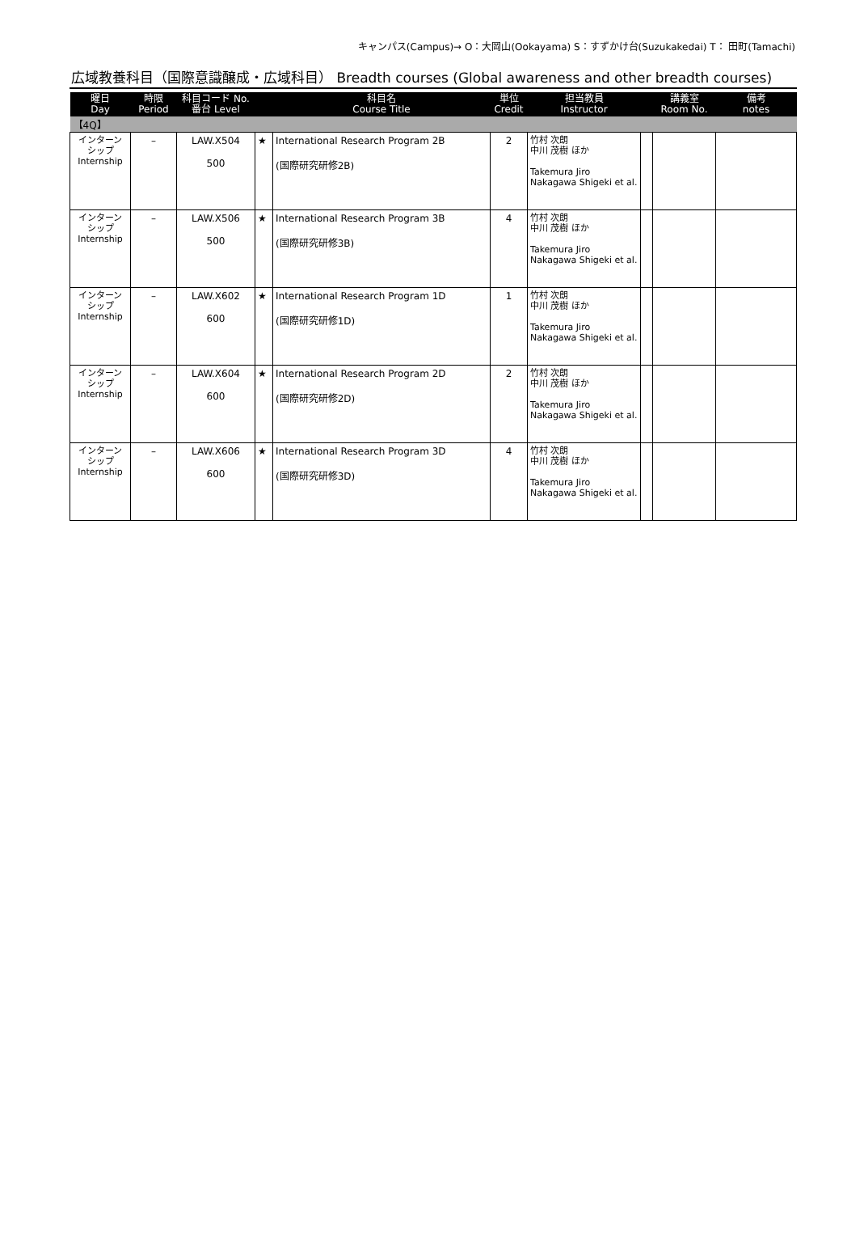キャンパス(Campus)→ O：大岡山(Ookayama) S：すずかけ台(Suzukakedai) T： 田町(Tamachi)
広域教養科目（国際意識醸成・広域科目） Breadth courses (Global awareness and other breadth courses)
| 曜日 Day | 時限 Period | 科目コード No. 番台 Level | | 科目名 Course Title | 単位 Credit | 担当教員 Instructor | | 講義室 Room No. | 備考 notes |
| --- | --- | --- | --- | --- | --- | --- | --- | --- | --- |
| 【4Q】 | | | | | | | | | |
| インターン シップ Internship | – | LAW.X504 500 | ★ | International Research Program 2B (国際研究研修2B) | 2 | 竹村 次朗 中川 茂樹 ほか Takemura Jiro Nakagawa Shigeki et al. | | | |
| インターン シップ Internship | – | LAW.X506 500 | ★ | International Research Program 3B (国際研究研修3B) | 4 | 竹村 次朗 中川 茂樹 ほか Takemura Jiro Nakagawa Shigeki et al. | | | |
| インターン シップ Internship | – | LAW.X602 600 | ★ | International Research Program 1D (国際研究研修1D) | 1 | 竹村 次朗 中川 茂樹 ほか Takemura Jiro Nakagawa Shigeki et al. | | | |
| インターン シップ Internship | – | LAW.X604 600 | ★ | International Research Program 2D (国際研究研修2D) | 2 | 竹村 次朗 中川 茂樹 ほか Takemura Jiro Nakagawa Shigeki et al. | | | |
| インターン シップ Internship | – | LAW.X606 600 | ★ | International Research Program 3D (国際研究研修3D) | 4 | 竹村 次朗 中川 茂樹 ほか Takemura Jiro Nakagawa Shigeki et al. | | | |